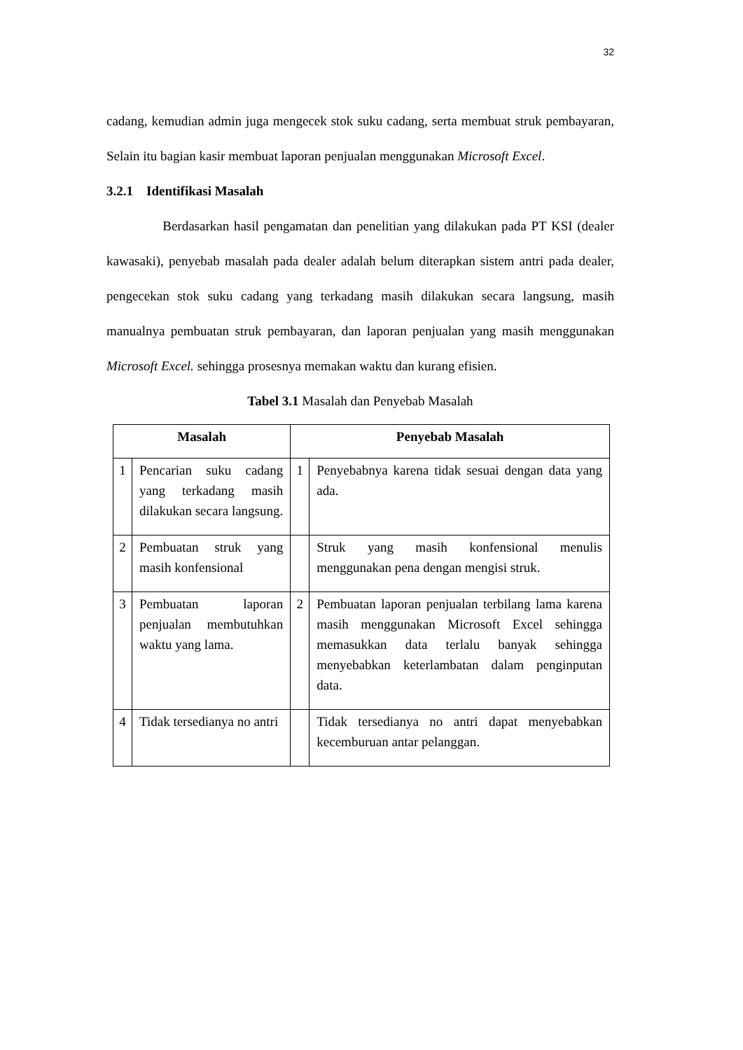32
cadang, kemudian admin juga mengecek stok suku cadang, serta membuat struk pembayaran, Selain itu bagian kasir membuat laporan penjualan menggunakan Microsoft Excel.
3.2.1 Identifikasi Masalah
Berdasarkan hasil pengamatan dan penelitian yang dilakukan pada PT KSI (dealer kawasaki), penyebab masalah pada dealer adalah belum diterapkan sistem antri pada dealer, pengecekan stok suku cadang yang terkadang masih dilakukan secara langsung, masih manualnya pembuatan struk pembayaran, dan laporan penjualan yang masih menggunakan Microsoft Excel. sehingga prosesnya memakan waktu dan kurang efisien.
Tabel 3.1 Masalah dan Penyebab Masalah
| Masalah | | Penyebab Masalah | |
| --- | --- | --- | --- |
| 1 | Pencarian suku cadang yang terkadang masih dilakukan secara langsung. | 1 | Penyebabnya karena tidak sesuai dengan data yang ada. |
| 2 | Pembuatan struk yang masih konfensional | | Struk yang masih konfensional menulis menggunakan pena dengan mengisi struk. |
| 3 | Pembuatan laporan penjualan membutuhkan waktu yang lama. | 2 | Pembuatan laporan penjualan terbilang lama karena masih menggunakan Microsoft Excel sehingga memasukkan data terlalu banyak sehingga menyebabkan keterlambatan dalam penginputan data. |
| 4 | Tidak tersedianya no antri | | Tidak tersedianya no antri dapat menyebabkan kecemburuan antar pelanggan. |